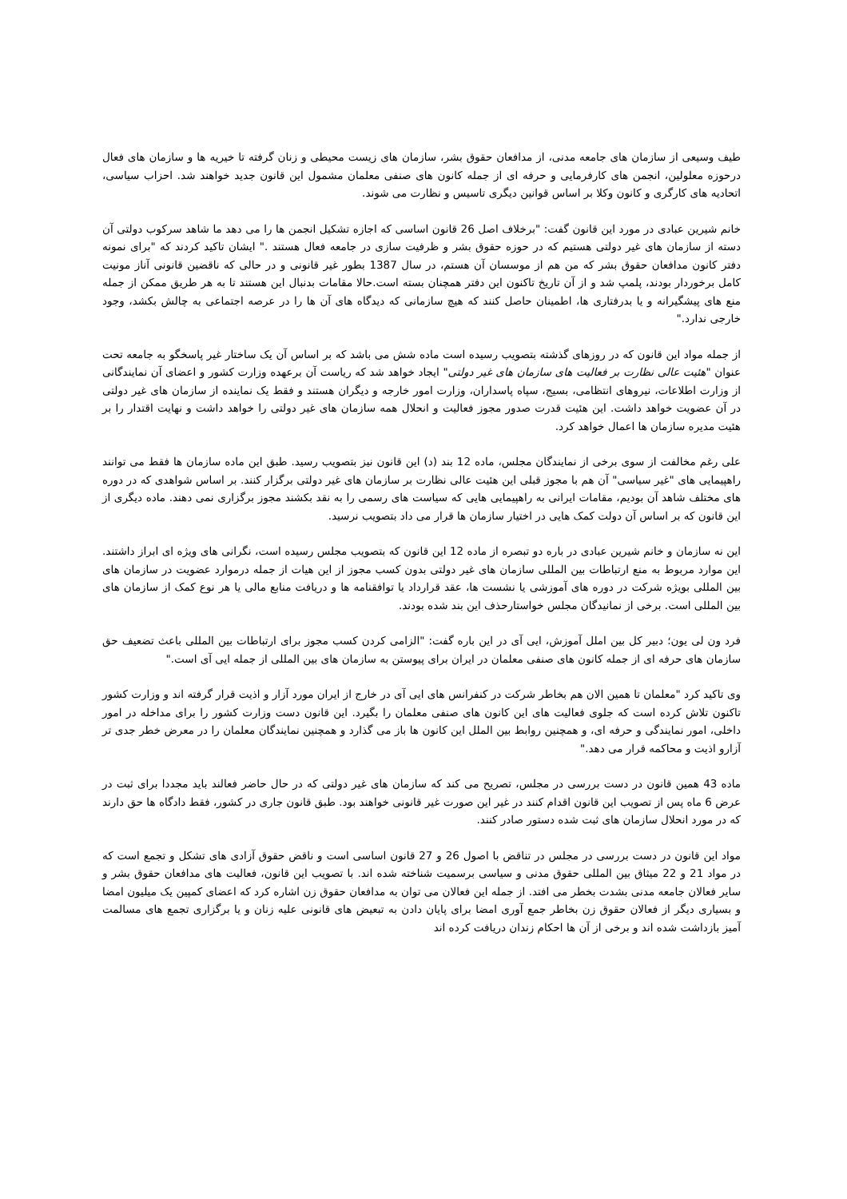طیف وسیعی از سازمان های جامعه مدنی، از مدافعان حقوق بشر، سازمان های زیست محیطی و زنان گرفته تا خیریه ها و سازمان های فعال درحوزه معلولین، انجمن های کارفرمایی و حرفه ای از جمله کانون های صنفی معلمان مشمول این قانون جدید خواهند شد. احزاب سیاسی، اتحادیه های کارگری و کانون وکلا بر اساس قوانین دیگری تاسیس و نظارت می شوند.
خانم شیرین عبادی در مورد این قانون گفت: "برخلاف اصل 26 قانون اساسی که اجازه تشکیل انجمن ها را می دهد ما شاهد سرکوب دولتی آن دسته از سازمان های غیر دولتی هستیم که در حوزه حقوق بشر و ظرفیت سازی در جامعه فعال هستند ." ایشان تاکید کردند که "برای نمونه دفتر کانون مدافعان حقوق بشر که من هم از موسسان آن هستم، در سال 1387 بطور غیر قانونی و در حالی که ناقضین قانونی آناز مونیت کامل برخوردار بودند، پلمپ شد و از آن تاریخ تاکنون این دفتر همچنان بسته است.حالا مقامات بدنبال این هستند تا به هر طریق ممکن از جمله منع های پیشگیرانه و یا بدرفتاری ها، اطمینان حاصل کنند که هیچ سازمانی که دیدگاه های آن ها را در عرصه اجتماعی به چالش بکشد، وجود خارجی ندارد."
از جمله مواد این قانون که در روزهای گذشته بتصویب رسیده است ماده شش می باشد که بر اساس آن یک ساختار غیر پاسخگو به جامعه تحت عنوان "هئیت عالی نظارت بر فعالیت های سازمان های غیر دولتی" ایجاد خواهد شد که ریاست آن برعهده وزارت کشور و اعضای آن نمایندگانی از وزارت اطلاعات، نیروهای انتظامی، بسیج، سپاه پاسداران، وزارت امور خارجه و دیگران هستند و فقط یک نماینده از سازمان های غیر دولتی در آن عضویت خواهد داشت. این هئیت قدرت صدور مجوز فعالیت و انحلال همه سازمان های غیر دولتی را خواهد داشت و نهایت اقتدار را بر هئیت مدیره سازمان ها اعمال خواهد کرد.
علی رغم مخالفت از سوی برخی از نمایندگان مجلس، ماده 12 بند (د) این قانون نیز بتصویب رسید. طبق این ماده سازمان ها فقط می توانند راهپیمایی های "غیر سیاسی" آن هم با مجوز قبلی این هئیت عالی نظارت بر سازمان های غیر دولتی برگزار کنند. بر اساس شواهدی که در دوره های مختلف شاهد آن بودیم، مقامات ایرانی به راهپیمایی هایی که سیاست های رسمی را به نقد بکشند مجوز برگزاری نمی دهند. ماده دیگری از این قانون که بر اساس آن دولت کمک هایی در اختیار سازمان ها قرار می داد بتصویب نرسید.
این نه سازمان و خانم شیرین عبادی در باره دو تبصره از ماده 12 این قانون که بتصویب مجلس رسیده است، نگرانی های ویژه ای ابراز داشتند. این موارد مربوط به منع ارتباطات بین المللی سازمان های غیر دولتی بدون کسب مجوز از این هیات از جمله درموارد عضویت در سازمان های بین المللی بویژه شرکت در دوره های آموزشی یا نشست ها، عقد قرارداد یا توافقنامه ها و دریافت منابع مالی یا هر نوع کمک از سازمان های بین المللی است. برخی از نمانیدگان مجلس خواستارحذف این بند شده بودند.
فرد ون لی یون؛ دبیر کل بین املل آموزش، ایی آی در این باره گفت: "الزامی کردن کسب مجوز برای ارتباطات بین المللی باعث تضعیف حق سازمان های حرفه ای از جمله کانون های صنفی معلمان در ایران برای پیوستن به سازمان های بین المللی از جمله ایی آی است."
وی تاکید کرد "معلمان تا همین الان هم بخاطر شرکت در کنفرانس های ایی آی در خارج از ایران مورد آزار و اذیت قرار گرفته اند و وزارت کشور تاکنون تلاش کرده است که جلوی فعالیت های این کانون های صنفی معلمان را بگیرد. این قانون دست وزارت کشور را برای مداخله در امور داخلی، امور نمایندگی و حرفه ای، و همچنین روابط بین الملل این کانون ها باز می گذارد و همچنین نمایندگان معلمان را در معرض خطر جدی تر آزارو اذیت و محاکمه قرار می دهد."
ماده 43 همین قانون در دست بررسی در مجلس، تصریح می کند که سازمان های غیر دولتی که در حال حاضر فعالند باید مجددا برای ثبت در عرض 6 ماه پس از تصویب این قانون اقدام کنند در غیر این صورت غیر قانونی خواهند بود. طبق قانون جاری در کشور، فقط دادگاه ها حق دارند که در مورد انحلال سازمان های ثبت شده دستور صادر کنند.
مواد این قانون در دست بررسی در مجلس در تناقض با اصول 26 و 27 قانون اساسی است و ناقض حقوق آزادی های تشکل و تجمع است که در مواد 21 و 22 میثاق بین المللی حقوق مدنی و سیاسی برسمیت شناخته شده اند. با تصویب این قانون، فعالیت های مدافعان حقوق بشر و سایر فعالان جامعه مدنی بشدت بخطر می افتد. از جمله این فعالان می توان به مدافعان حقوق زن اشاره کرد که اعضای کمپین یک میلیون امضا و بسیاری دیگر از فعالان حقوق زن بخاطر جمع آوری امضا برای پایان دادن به تبعیض های قانونی علیه زنان و یا برگزاری تجمع های مسالمت آمیز بازداشت شده اند و برخی از آن ها احکام زندان دریافت کرده اند